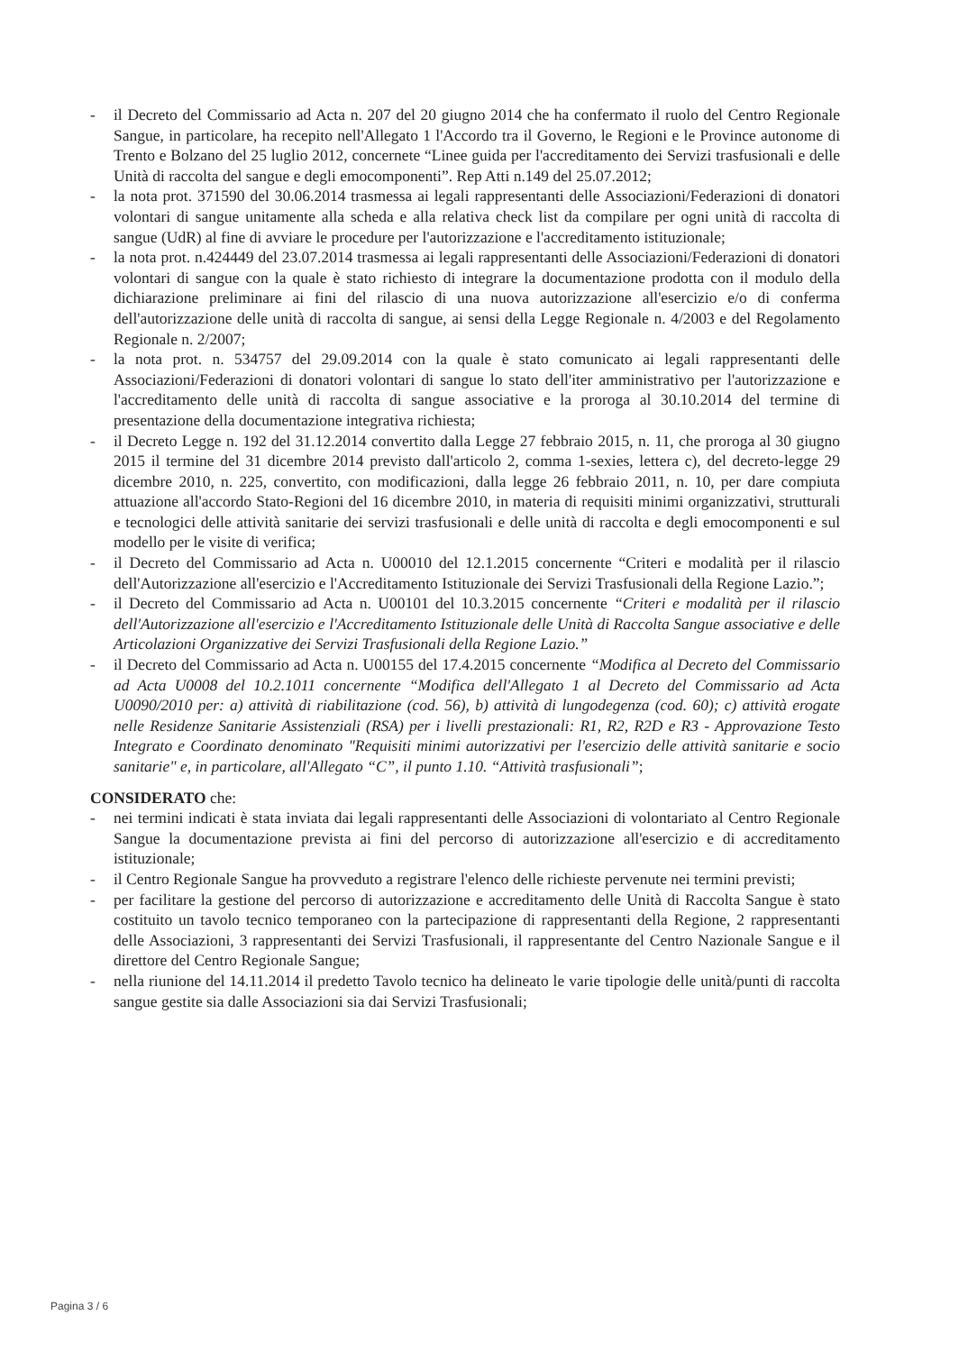- il Decreto del Commissario ad Acta n. 207 del 20 giugno 2014 che ha confermato il ruolo del Centro Regionale Sangue, in particolare, ha recepito nell'Allegato 1 l'Accordo tra il Governo, le Regioni e le Province autonome di Trento e Bolzano del 25 luglio 2012, concernete “Linee guida per l'accreditamento dei Servizi trasfusionali e delle Unità di raccolta del sangue e degli emocomponenti”. Rep Atti n.149 del 25.07.2012;
- la nota prot. 371590 del 30.06.2014 trasmessa ai legali rappresentanti delle Associazioni/Federazioni di donatori volontari di sangue unitamente alla scheda e alla relativa check list da compilare per ogni unità di raccolta di sangue (UdR) al fine di avviare le procedure per l'autorizzazione e l'accreditamento istituzionale;
- la nota prot. n.424449 del 23.07.2014 trasmessa ai legali rappresentanti delle Associazioni/Federazioni di donatori volontari di sangue con la quale è stato richiesto di integrare la documentazione prodotta con il modulo della dichiarazione preliminare ai fini del rilascio di una nuova autorizzazione all'esercizio e/o di conferma dell'autorizzazione delle unità di raccolta di sangue, ai sensi della Legge Regionale n. 4/2003 e del Regolamento Regionale n. 2/2007;
- la nota prot. n. 534757 del 29.09.2014 con la quale è stato comunicato ai legali rappresentanti delle Associazioni/Federazioni di donatori volontari di sangue lo stato dell'iter amministrativo per l'autorizzazione e l'accreditamento delle unità di raccolta di sangue associative e la proroga al 30.10.2014 del termine di presentazione della documentazione integrativa richiesta;
- il Decreto Legge n. 192 del 31.12.2014 convertito dalla Legge 27 febbraio 2015, n. 11, che proroga al 30 giugno 2015 il termine del 31 dicembre 2014 previsto dall'articolo 2, comma 1-sexies, lettera c), del decreto-legge 29 dicembre 2010, n. 225, convertito, con modificazioni, dalla legge 26 febbraio 2011, n. 10, per dare compiuta attuazione all'accordo Stato-Regioni del 16 dicembre 2010, in materia di requisiti minimi organizzativi, strutturali e tecnologici delle attività sanitarie dei servizi trasfusionali e delle unità di raccolta e degli emocomponenti e sul modello per le visite di verifica;
- il Decreto del Commissario ad Acta n. U00010 del 12.1.2015 concernente “Criteri e modalità per il rilascio dell'Autorizzazione all'esercizio e l'Accreditamento Istituzionale dei Servizi Trasfusionali della Regione Lazio.”;
- il Decreto del Commissario ad Acta n. U00101 del 10.3.2015 concernente “Criteri e modalità per il rilascio dell'Autorizzazione all'esercizio e l'Accreditamento Istituzionale delle Unità di Raccolta Sangue associative e delle Articolazioni Organizzative dei Servizi Trasfusionali della Regione Lazio.”
- il Decreto del Commissario ad Acta n. U00155 del 17.4.2015 concernente “Modifica al Decreto del Commissario ad Acta U0008 del 10.2.1011 concernente “Modifica dell'Allegato 1 al Decreto del Commissario ad Acta U0090/2010 per: a) attività di riabilitazione (cod. 56), b) attività di lungodegenza (cod. 60); c) attività erogate nelle Residenze Sanitarie Assistenziali (RSA) per i livelli prestazionali: R1, R2, R2D e R3 - Approvazione Testo Integrato e Coordinato denominato "Requisiti minimi autorizzativi per l'esercizio delle attività sanitarie e socio sanitarie" e, in particolare, all'Allegato “C”, il punto 1.10. “Attività trasfusionali”;
CONSIDERATO che:
- nei termini indicati è stata inviata dai legali rappresentanti delle Associazioni di volontariato al Centro Regionale Sangue la documentazione prevista ai fini del percorso di autorizzazione all'esercizio e di accreditamento istituzionale;
- il Centro Regionale Sangue ha provveduto a registrare l'elenco delle richieste pervenute nei termini previsti;
- per facilitare la gestione del percorso di autorizzazione e accreditamento delle Unità di Raccolta Sangue è stato costituito un tavolo tecnico temporaneo con la partecipazione di rappresentanti della Regione, 2 rappresentanti delle Associazioni, 3 rappresentanti dei Servizi Trasfusionali, il rappresentante del Centro Nazionale Sangue e il direttore del Centro Regionale Sangue;
- nella riunione del 14.11.2014 il predetto Tavolo tecnico ha delineato le varie tipologie delle unità/punti di raccolta sangue gestite sia dalle Associazioni sia dai Servizi Trasfusionali;
Pagina 3 / 6